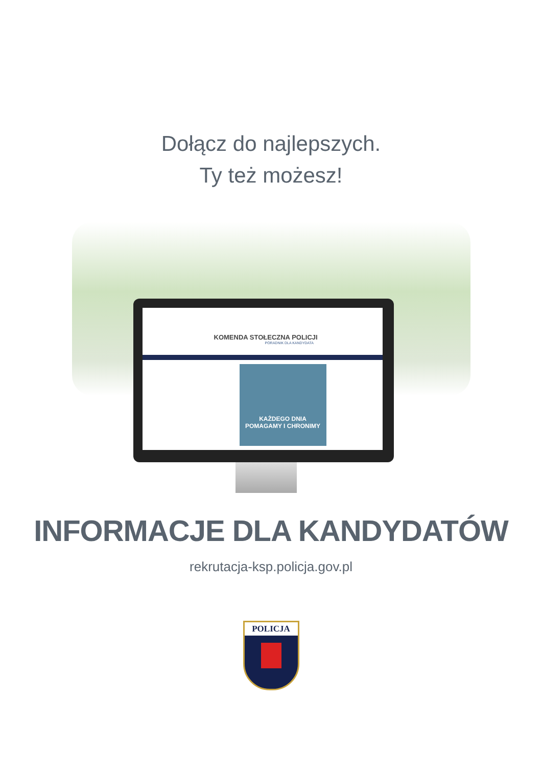Dołącz do najlepszych.
Ty też możesz!
KOMENDA STOŁECZNA POLICJI
PORADNIK DLA KANDYDATA
KAŻDEGO DNIA
POMAGAMY I CHRONIMY
INFORMACJE DLA KANDYDATÓW
rekrutacja-ksp.policja.gov.pl
POLICJA